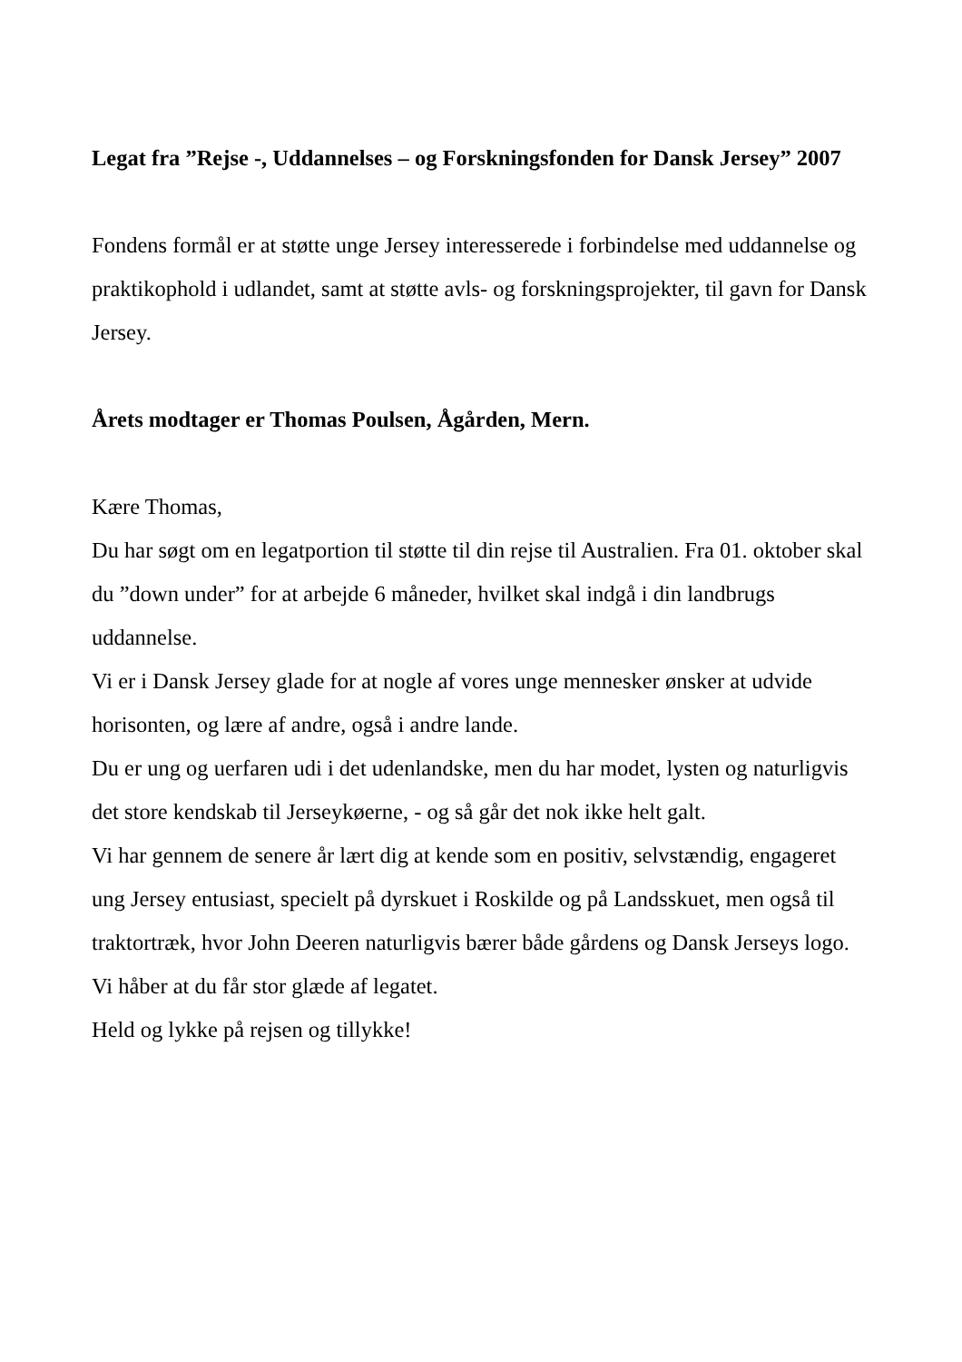Legat fra ”Rejse -, Uddannelses – og Forskningsfonden for Dansk Jersey” 2007
Fondens formål er at støtte unge Jersey interesserede i forbindelse med uddannelse og praktikophold i udlandet, samt at støtte avls- og forskningsprojekter, til gavn for Dansk Jersey.
Årets modtager er Thomas Poulsen, Ågården, Mern.
Kære Thomas,
Du har søgt om en legatportion til støtte til din rejse til Australien. Fra 01. oktober skal du ”down under” for at arbejde 6 måneder, hvilket skal indgå i din landbrugs uddannelse.
Vi er i Dansk Jersey glade for at nogle af vores unge mennesker ønsker at udvide horisonten, og lære af andre, også i andre lande.
Du er ung og uerfaren udi i det udenlandske, men du har modet, lysten og naturligvis det store kendskab til Jerseykøerne, - og så går det nok ikke helt galt.
Vi har gennem de senere år lært dig at kende som en positiv, selvstændig, engageret ung Jersey entusiast, specielt på dyrskuet i Roskilde og på Landsskuet, men også til traktortræk, hvor John Deeren naturligvis bærer både gårdens og Dansk Jerseys logo. Vi håber at du får stor glæde af legatet.
Held og lykke på rejsen og tillykke!